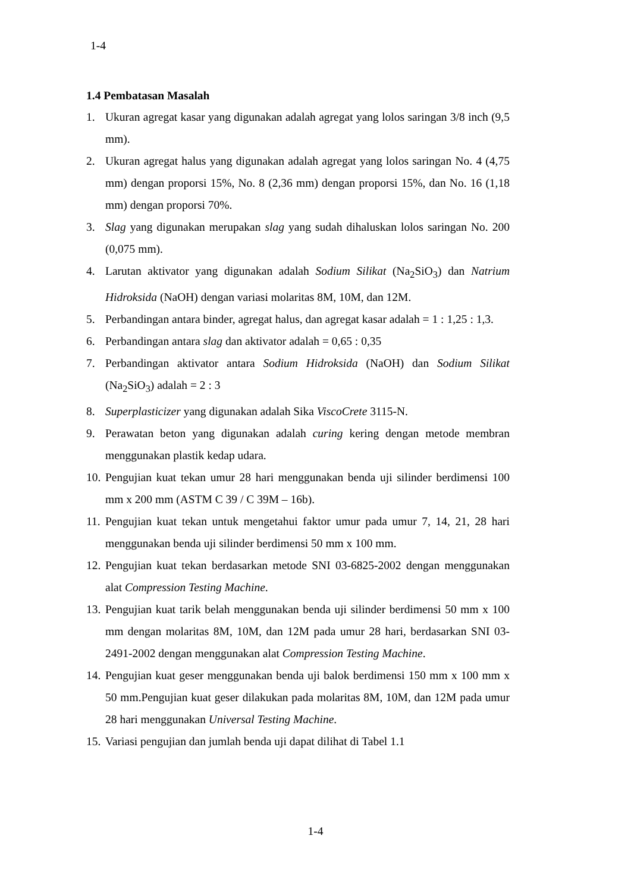1-4
1.4 Pembatasan Masalah
1. Ukuran agregat kasar yang digunakan adalah agregat yang lolos saringan 3/8 inch (9,5 mm).
2. Ukuran agregat halus yang digunakan adalah agregat yang lolos saringan No. 4 (4,75 mm) dengan proporsi 15%, No. 8 (2,36 mm) dengan proporsi 15%, dan No. 16 (1,18 mm) dengan proporsi 70%.
3. Slag yang digunakan merupakan slag yang sudah dihaluskan lolos saringan No. 200 (0,075 mm).
4. Larutan aktivator yang digunakan adalah Sodium Silikat (Na<sub>2</sub>SiO<sub>3</sub>) dan Natrium Hidroksida (NaOH) dengan variasi molaritas 8M, 10M, dan 12M.
5. Perbandingan antara binder, agregat halus, dan agregat kasar adalah = 1 : 1,25 : 1,3.
6. Perbandingan antara slag dan aktivator adalah = 0,65 : 0,35
7. Perbandingan aktivator antara Sodium Hidroksida (NaOH) dan Sodium Silikat (Na<sub>2</sub>SiO<sub>3</sub>) adalah = 2 : 3
8. Superplasticizer yang digunakan adalah Sika ViscoCrete 3115-N.
9. Perawatan beton yang digunakan adalah curing kering dengan metode membran menggunakan plastik kedap udara.
10. Pengujian kuat tekan umur 28 hari menggunakan benda uji silinder berdimensi 100 mm x 200 mm (ASTM C 39 / C 39M – 16b).
11. Pengujian kuat tekan untuk mengetahui faktor umur pada umur 7, 14, 21, 28 hari menggunakan benda uji silinder berdimensi 50 mm x 100 mm.
12. Pengujian kuat tekan berdasarkan metode SNI 03-6825-2002 dengan menggunakan alat Compression Testing Machine.
13. Pengujian kuat tarik belah menggunakan benda uji silinder berdimensi 50 mm x 100 mm dengan molaritas 8M, 10M, dan 12M pada umur 28 hari, berdasarkan SNI 03-2491-2002 dengan menggunakan alat Compression Testing Machine.
14. Pengujian kuat geser menggunakan benda uji balok berdimensi 150 mm x 100 mm x 50 mm.Pengujian kuat geser dilakukan pada molaritas 8M, 10M, dan 12M pada umur 28 hari menggunakan Universal Testing Machine.
15. Variasi pengujian dan jumlah benda uji dapat dilihat di Tabel 1.1
1-4